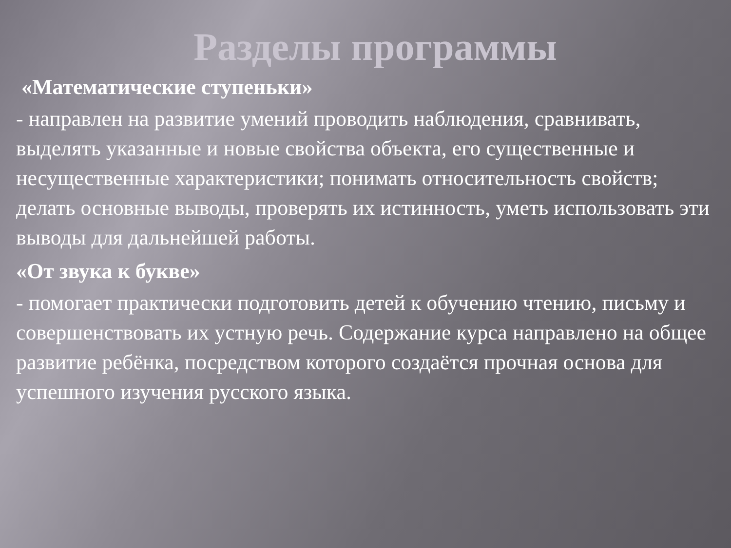Разделы программы
«Математические ступеньки»
- направлен на развитие умений проводить наблюдения, сравнивать, выделять указанные и новые свойства объекта, его существенные и несущественные характеристики; понимать относительность свойств; делать основные выводы, проверять их истинность, уметь использовать эти выводы для дальнейшей работы.
«От звука к букве»
- помогает практически подготовить детей к обучению чтению, письму и совершенствовать их устную речь. Содержание курса направлено на общее развитие ребёнка, посредством которого создаётся прочная основа для успешного изучения русского языка.